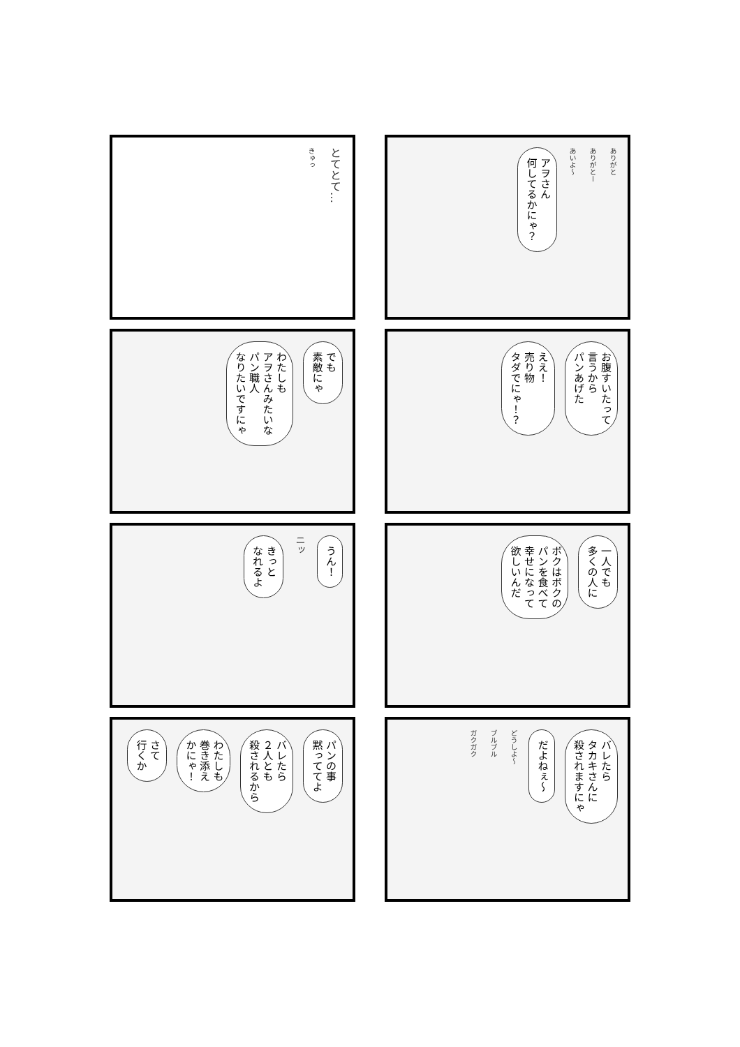ありがと ありがとー あいよ～
アヲさん
何してるかにゃ？
お腹すいたって
言うから
パンあげた
ええ！
売り物
タダでにゃ！？
一人でも
多くの人に
ボクはボクの
パンを食べて
幸せになって
欲しいんだ
バレたら
タカキさんに
殺されますにゃ
だよねぇ～
どうしよ～ ブルブル ガクガク
とてとて… きゅっ
でも
素敵にゃ
わたしも
アヲさんみたいな
パン職人
なりたいですにゃ
うん！
ニッ
きっと
なれるよ
パンの事
黙っててよ
バレたら
２人とも
殺されるから
わたしも
巻き添え
かにゃ！
さて
行くか